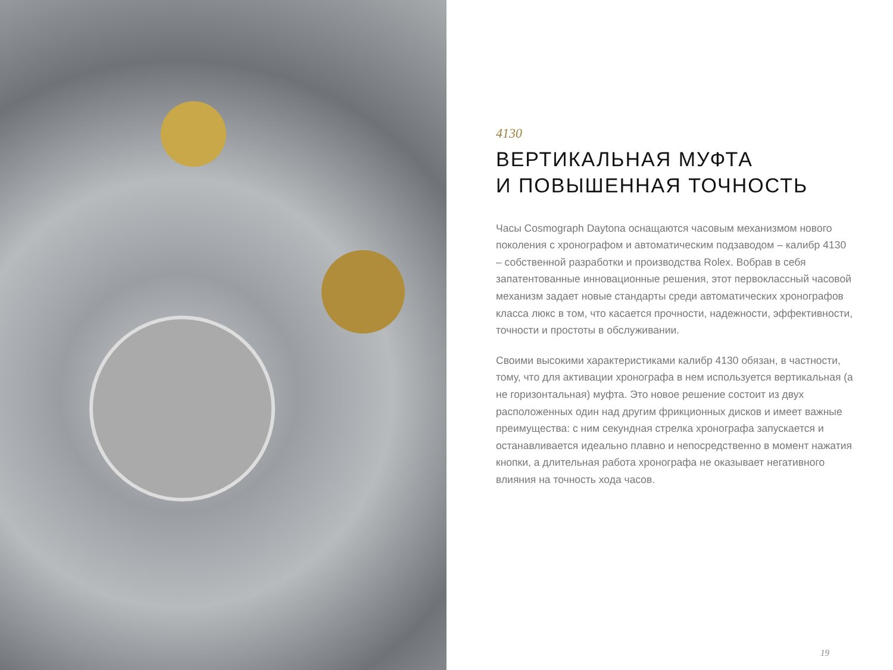4130
ВЕРТИКАЛЬНАЯ МУФТА
И ПОВЫШЕННАЯ ТОЧНОСТЬ
Часы Cosmograph Daytona оснащаются часовым механизмом нового поколения с хронографом и автоматическим подзаводом – калибр 4130 – собственной разработки и производства Rolex. Вобрав в себя запатентованные инновационные решения, этот первоклассный часовой механизм задает новые стандарты среди автоматических хронографов класса люкс в том, что касается прочности, надежности, эффективности, точности и простоты в обслуживании.
Своими высокими характеристиками калибр 4130 обязан, в частности, тому, что для активации хронографа в нем используется вертикальная (а не горизонтальная) муфта. Это новое решение состоит из двух расположенных один над другим фрикционных дисков и имеет важные преимущества: с ним секундная стрелка хронографа запускается и останавливается идеально плавно и непосредственно в момент нажатия кнопки, а длительная работа хронографа не оказывает негативного влияния на точность хода часов.
19